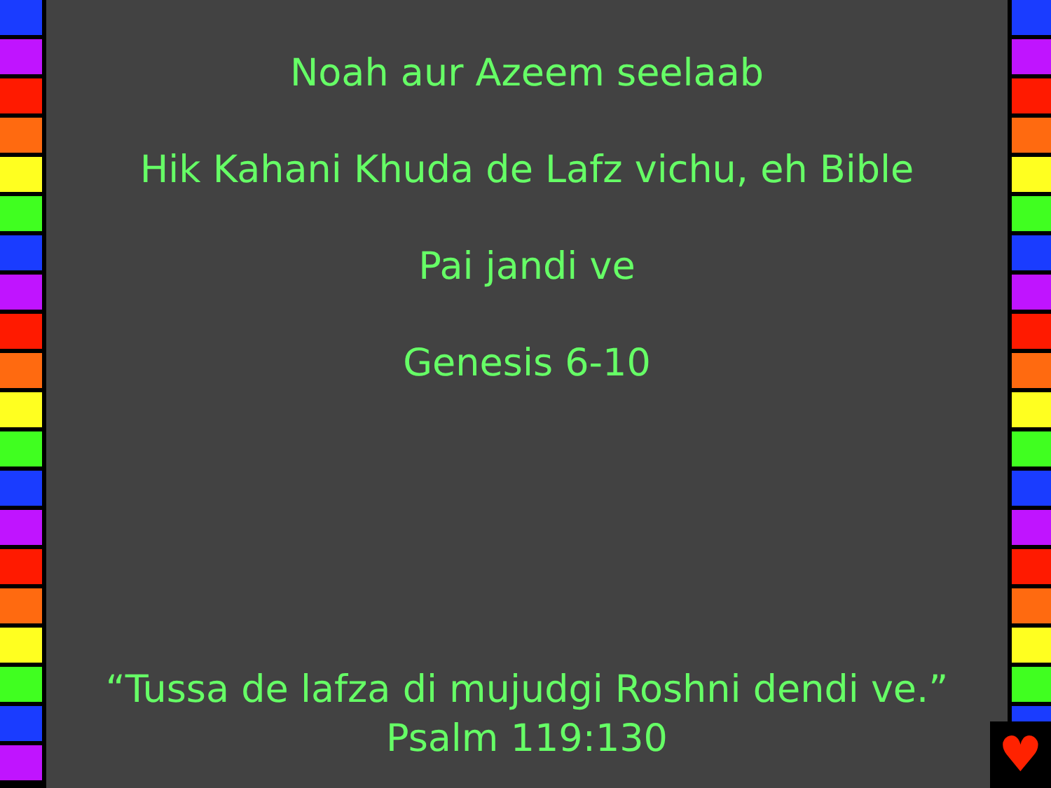Noah aur Azeem seelaab
Hik Kahani Khuda de Lafz vichu, eh Bible
Pai jandi ve
Genesis 6-10
“Tussa de lafza di mujudgi Roshni dendi ve.”
Psalm 119:130
♥